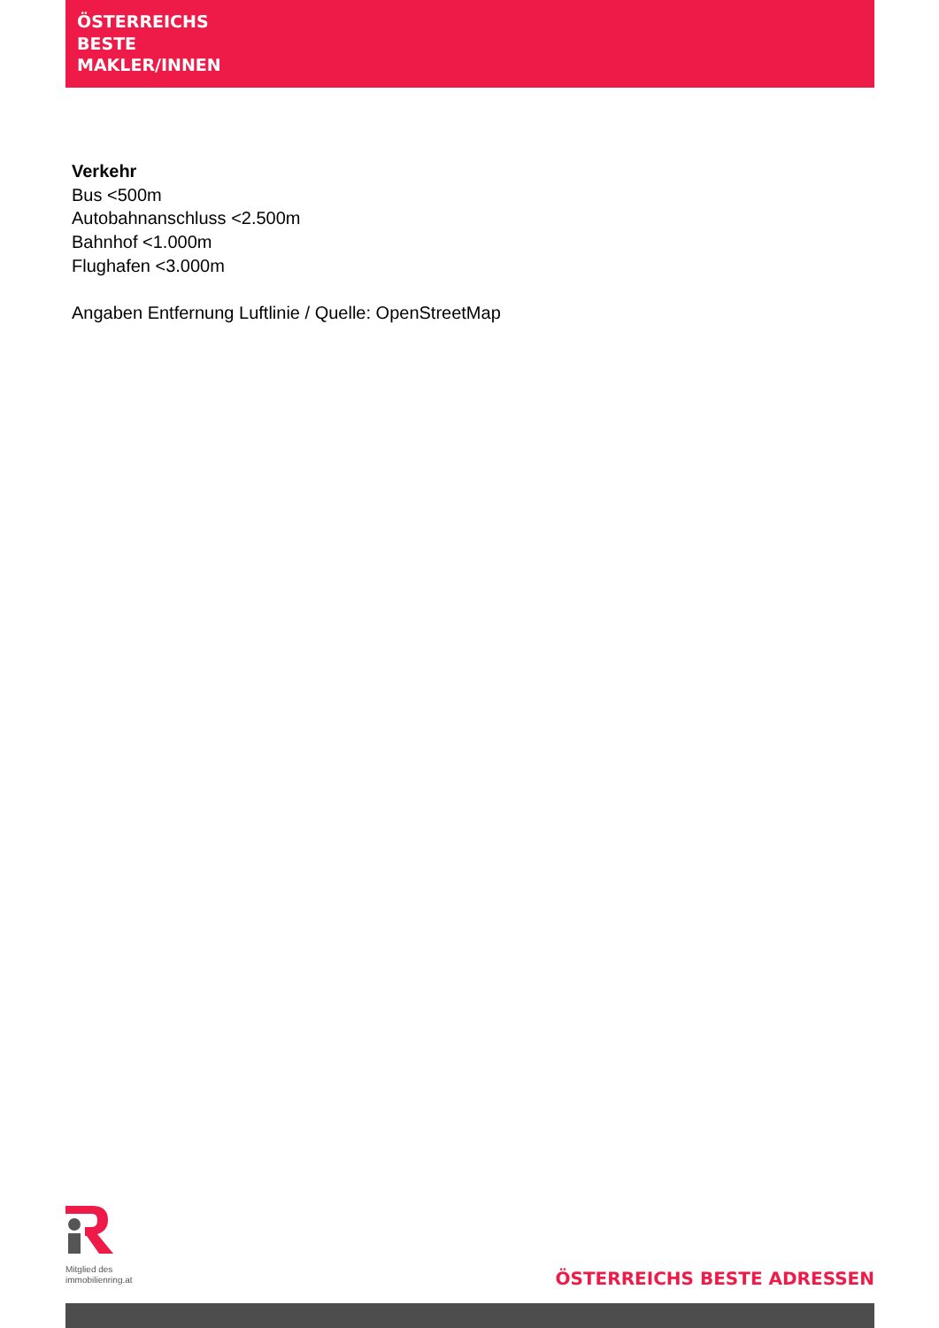ÖSTERREICHS
BESTE
MAKLER/INNEN
Verkehr
Bus <500m
Autobahnanschluss <2.500m
Bahnhof <1.000m
Flughafen <3.000m
Angaben Entfernung Luftlinie / Quelle: OpenStreetMap
Mitglied des
immobilienring.at
ÖSTERREICHS BESTE ADRESSEN